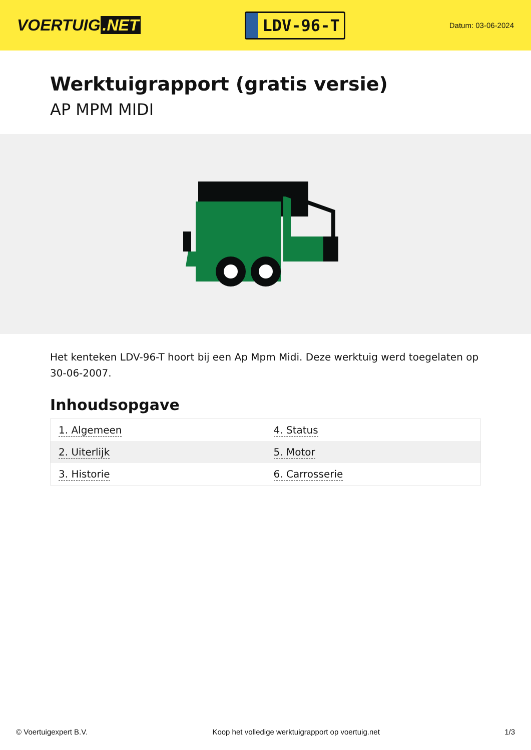VOERTUIG.NET
LDV-96-T
Datum: 03-06-2024
Werktuigrapport (gratis versie)
AP MPM MIDI
Het kenteken LDV-96-T hoort bij een Ap Mpm Midi. Deze werktuig werd toegelaten op 30-06-2007.
Inhoudsopgave
| 1. Algemeen | 4. Status |
| 2. Uiterlijk | 5. Motor |
| 3. Historie | 6. Carrosserie |
© Voertuigexpert B.V. Koop het volledige werktuigrapport op voertuig.net 1/3